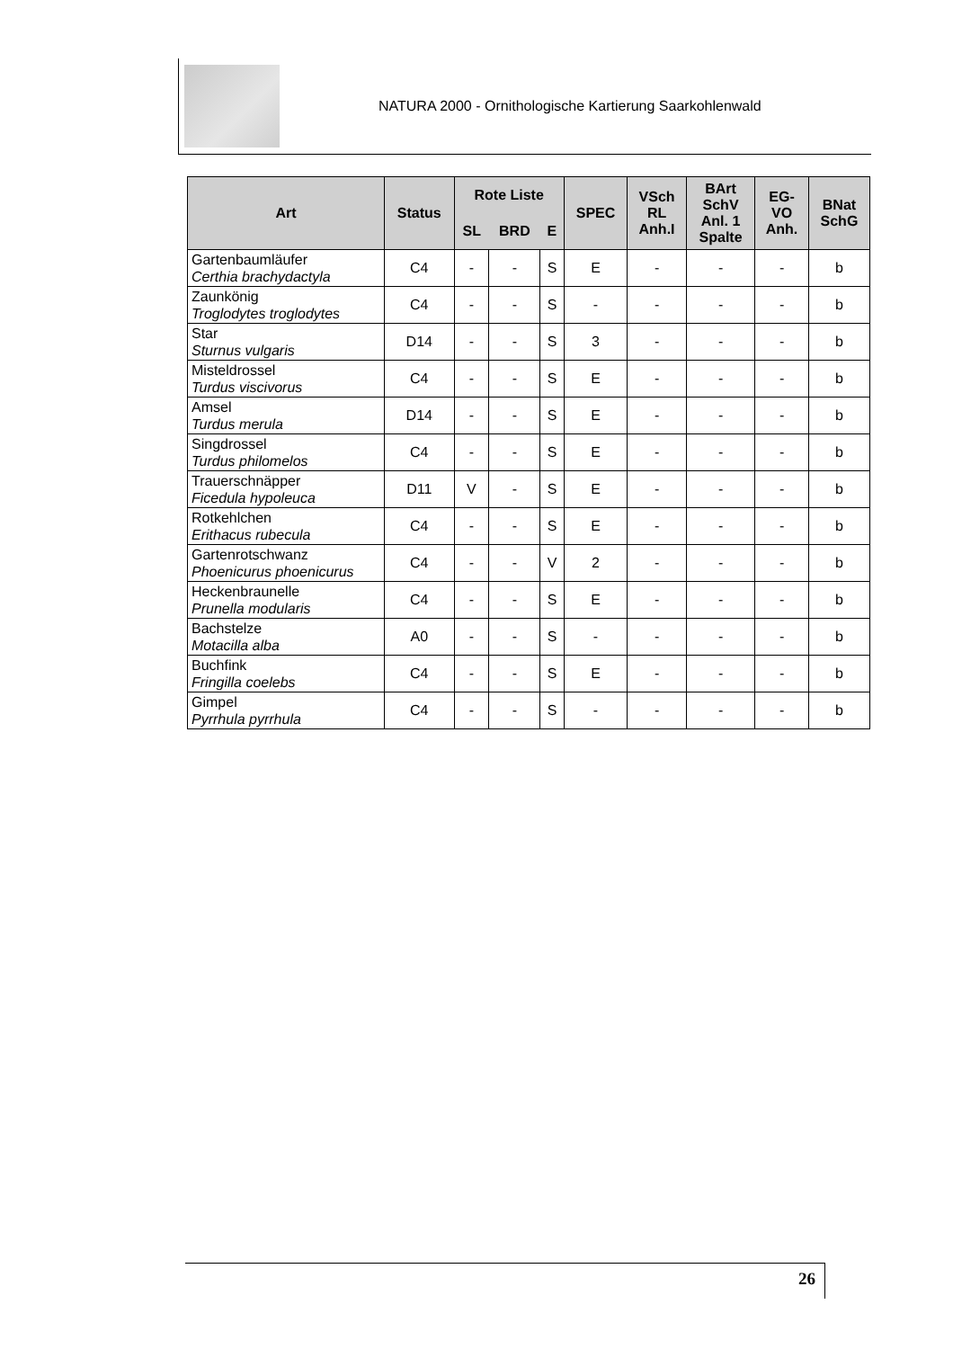NATURA 2000 - Ornithologische Kartierung Saarkohlenwald
| Art | Status | Rote Liste | | | SPEC | VSch RL Anh.I | BArt SchV Anl. 1 Spalte | EG- VO Anh. | BNat SchG |
| --- | --- | --- | --- | --- | --- | --- | --- | --- | --- |
| | | SL | BRD | E | | | | | |
| Gartenbaumläufer Certhia brachydactyla | C4 | - | - | S | E | - | - | - | b |
| Zaunkönig Troglodytes troglodytes | C4 | - | - | S | - | - | - | - | b |
| Star Sturnus vulgaris | D14 | - | - | S | 3 | - | - | - | b |
| Misteldrossel Turdus viscivorus | C4 | - | - | S | E | - | - | - | b |
| Amsel Turdus merula | D14 | - | - | S | E | - | - | - | b |
| Singdrossel Turdus philomelos | C4 | - | - | S | E | - | - | - | b |
| Trauerschnäpper Ficedula hypoleuca | D11 | V | - | S | E | - | - | - | b |
| Rotkehlchen Erithacus rubecula | C4 | - | - | S | E | - | - | - | b |
| Gartenrotschwanz Phoenicurus phoenicurus | C4 | - | - | V | 2 | - | - | - | b |
| Heckenbraunelle Prunella modularis | C4 | - | - | S | E | - | - | - | b |
| Bachstelze Motacilla alba | A0 | - | - | S | - | - | - | - | b |
| Buchfink Fringilla coelebs | C4 | - | - | S | E | - | - | - | b |
| Gimpel Pyrrhula pyrrhula | C4 | - | - | S | - | - | - | - | b |
26